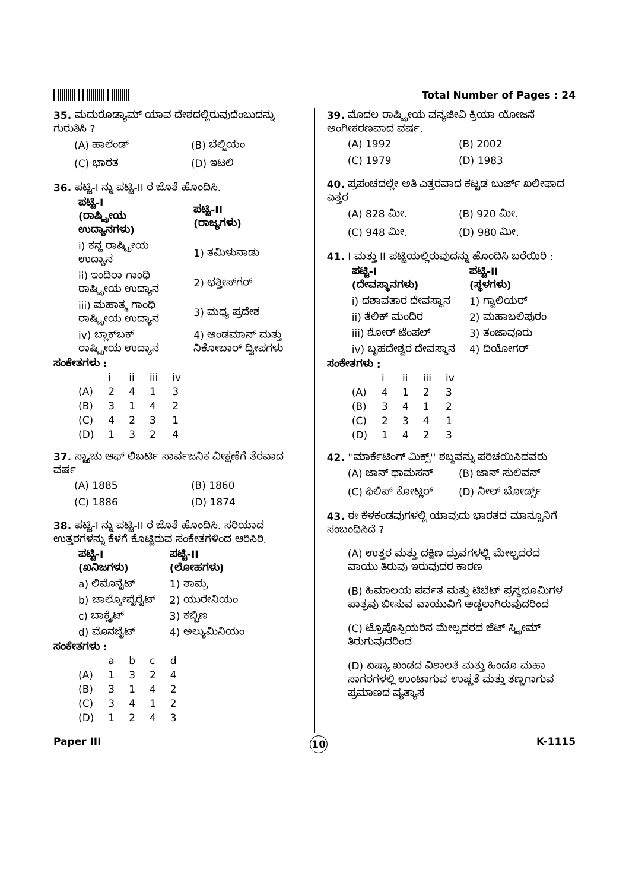Total Number of Pages : 24
35. ಮದುರೊಡ್ಯಾಮ್ ಯಾವ ದೇಶದಲ್ಲಿರುವುದೆಂಬುದನ್ನು ಗುರುತಿಸಿ ?
(A) ಹಾಲೆಂಡ್ (B) ಬೆಲ್ಜಿಯಂ (C) ಭಾರತ (D) ಇಟಲಿ
36. ಪಟ್ಟಿ-I ನ್ನು ಪಟ್ಟಿ-II ರ ಜೊತೆ ಹೊಂದಿಸಿ.
| ಪಟ್ಟಿ-I (ರಾಷ್ಟ್ರೀಯ ಉದ್ಯಾನಗಳು) | ಪಟ್ಟಿ-II (ರಾಜ್ಯಗಳು) |
| --- | --- |
| i) ಕನ್ಹ ರಾಷ್ಟ್ರೀಯ ಉದ್ಯಾನ | 1) ತಮಿಳುನಾಡು |
| ii) ಇಂದಿರಾ ಗಾಂಧಿ ರಾಷ್ಟ್ರೀಯ ಉದ್ಯಾನ | 2) ಛತ್ತೀಸ್‌ಗರ್ |
| iii) ಮಹಾತ್ಮ ಗಾಂಧಿ ರಾಷ್ಟ್ರೀಯ ಉದ್ಯಾನ | 3) ಮಧ್ಯ ಪ್ರದೇಶ |
| iv) ಬ್ಲಾಕ್‌ಬಕ್ ರಾಷ್ಟ್ರೀಯ ಉದ್ಯಾನ | 4) ಅಂಡಮಾನ್ ಮತ್ತು ನಿಕೋಬಾರ್ ದ್ವೀಪಗಳು |
ಸಂಕೇತಗಳು :
| | i | ii | iii | iv |
| --- | --- | --- | --- | --- |
| (A) | 2 | 4 | 1 | 3 |
| (B) | 3 | 1 | 4 | 2 |
| (C) | 4 | 2 | 3 | 1 |
| (D) | 1 | 3 | 2 | 4 |
37. ಸ್ಟ್ಯಾಚು ಆಫ್ ಲಿಬರ್ಟಿ ಸಾರ್ವಜನಿಕ ವೀಕ್ಷಣೆಗೆ ತೆರವಾದ ವರ್ಷ
(A) 1885 (B) 1860 (C) 1886 (D) 1874
38. ಪಟ್ಟಿ-I ನ್ನು ಪಟ್ಟಿ-II ರ ಜೊತೆ ಹೊಂದಿಸಿ. ಸರಿಯಾದ ಉತ್ತರಗಳನ್ನು ಕೆಳಗೆ ಕೊಟ್ಟಿರುವ ಸಂಕೇತಗಳಿಂದ ಆರಿಸಿರಿ.
| ಪಟ್ಟಿ-I (ಖನಿಜಗಳು) | ಪಟ್ಟಿ-II (ಲೋಹಗಳು) |
| --- | --- |
| a) ಲಿಮೊನೈಟ್ | 1) ತಾಮ್ರ |
| b) ಚಾಲ್ಕೋಪೈರೈಟ್ | 2) ಯುರೇನಿಯಂ |
| c) ಬಾಕ್ಸೈಟ್ | 3) ಕಬ್ಬಿಣ |
| d) ಮೊನಜೈಟ್ | 4) ಅಲ್ಯುಮಿನಿಯಂ |
ಸಂಕೇತಗಳು :
| | a | b | c | d |
| --- | --- | --- | --- | --- |
| (A) | 1 | 3 | 2 | 4 |
| (B) | 3 | 1 | 4 | 2 |
| (C) | 3 | 4 | 1 | 2 |
| (D) | 1 | 2 | 4 | 3 |
39. ಮೊದಲ ರಾಷ್ಟ್ರೀಯ ವನ್ಯಜೀವಿ ಕ್ರಿಯಾ ಯೋಜನೆ ಅಂಗೀಕರಣವಾದ ವರ್ಷ.
(A) 1992 (B) 2002 (C) 1979 (D) 1983
40. ಪ್ರಪಂಚದಲ್ಲೇ ಅತಿ ಎತ್ತರವಾದ ಕಟ್ಟಡ ಬುರ್ಜ್ ಖಲೀಫಾದ ಎತ್ತರ
(A) 828 ಮೀ. (B) 920 ಮೀ. (C) 948 ಮೀ. (D) 980 ಮೀ.
41. I ಮತ್ತು II ಪಟ್ಟಿಯಲ್ಲಿರುವುದನ್ನು ಹೊಂದಿಸಿ ಬರೆಯಿರಿ :
| ಪಟ್ಟಿ-I (ದೇವಸ್ಥಾನಗಳು) | ಪಟ್ಟಿ-II (ಸ್ಥಳಗಳು) |
| --- | --- |
| i) ದಶಾವತಾರ ದೇವಸ್ಥಾನ | 1) ಗ್ವಾಲಿಯರ್ |
| ii) ತೆಲಿಕ್ ಮಂದಿರ | 2) ಮಹಾಬಲಿಪುರಂ |
| iii) ಶೋರ್ ಟೆಂಪಲ್ | 3) ತಂಜಾವೂರು |
| iv) ಬೃಹದೇಶ್ವರ ದೇವಸ್ಥಾನ | 4) ದಿಯೋಗರ್ |
ಸಂಕೇತಗಳು :
| | i | ii | iii | iv |
| --- | --- | --- | --- | --- |
| (A) | 4 | 1 | 2 | 3 |
| (B) | 3 | 4 | 1 | 2 |
| (C) | 2 | 3 | 4 | 1 |
| (D) | 1 | 4 | 2 | 3 |
42. ''ಮಾರ್ಕೆಟಿಂಗ್ ಮಿಕ್ಸ್'' ಶಬ್ದವನ್ನು ಪರಿಚಯಿಸಿದವರು
(A) ಜಾನ್ ಥಾಮಸನ್ (B) ಜಾನ್ ಸುಲಿವನ್ (C) ಫಿಲಿಪ್ ಕೋಟ್ಲರ್ (D) ನೀಲ್ ಬೋರ್ಡ್ಸ್
43. ಈ ಕೆಳಕಂಡವುಗಳಲ್ಲಿ ಯಾವುದು ಭಾರತದ ಮಾನ್ಸೂನಿಗೆ ಸಂಬಂಧಿಸಿದೆ ?
(A) ಉತ್ತರ ಮತ್ತು ದಕ್ಷಿಣ ಧ್ರುವಗಳಲ್ಲಿ ಮೇಲ್ಪದರದ ವಾಯು ತಿರುವು ಇರುವುದರ ಕಾರಣ
(B) ಹಿಮಾಲಯ ಪರ್ವತ ಮತ್ತು ಟಿಬೆಟ್ ಪ್ರಸ್ಥಭೂಮಿಗಳ ಪಾತ್ರವು ಬೀಸುವ ವಾಯುವಿಗೆ ಅಡ್ಡಲಾಗಿರುವುದರಿಂದ
(C) ಟ್ರೊಪೊಸ್ಪಿಯರಿನ ಮೇಲ್ಪದರದ ಜೆಟ್ ಸ್ಟ್ರೀಮ್ ತಿರುಗುವುದರಿಂದ
(D) ಏಷ್ಯಾ ಖಂಡದ ವಿಶಾಲತೆ ಮತ್ತು ಹಿಂದೂ ಮಹಾ ಸಾಗರಗಳಲ್ಲಿ ಉಂಟಾಗುವ ಉಷ್ಣತೆ ಮತ್ತು ತಣ್ಣಗಾಗುವ ಪ್ರಮಾಣದ ವ್ಯತ್ಯಾಸ
Paper III 10 K-1115